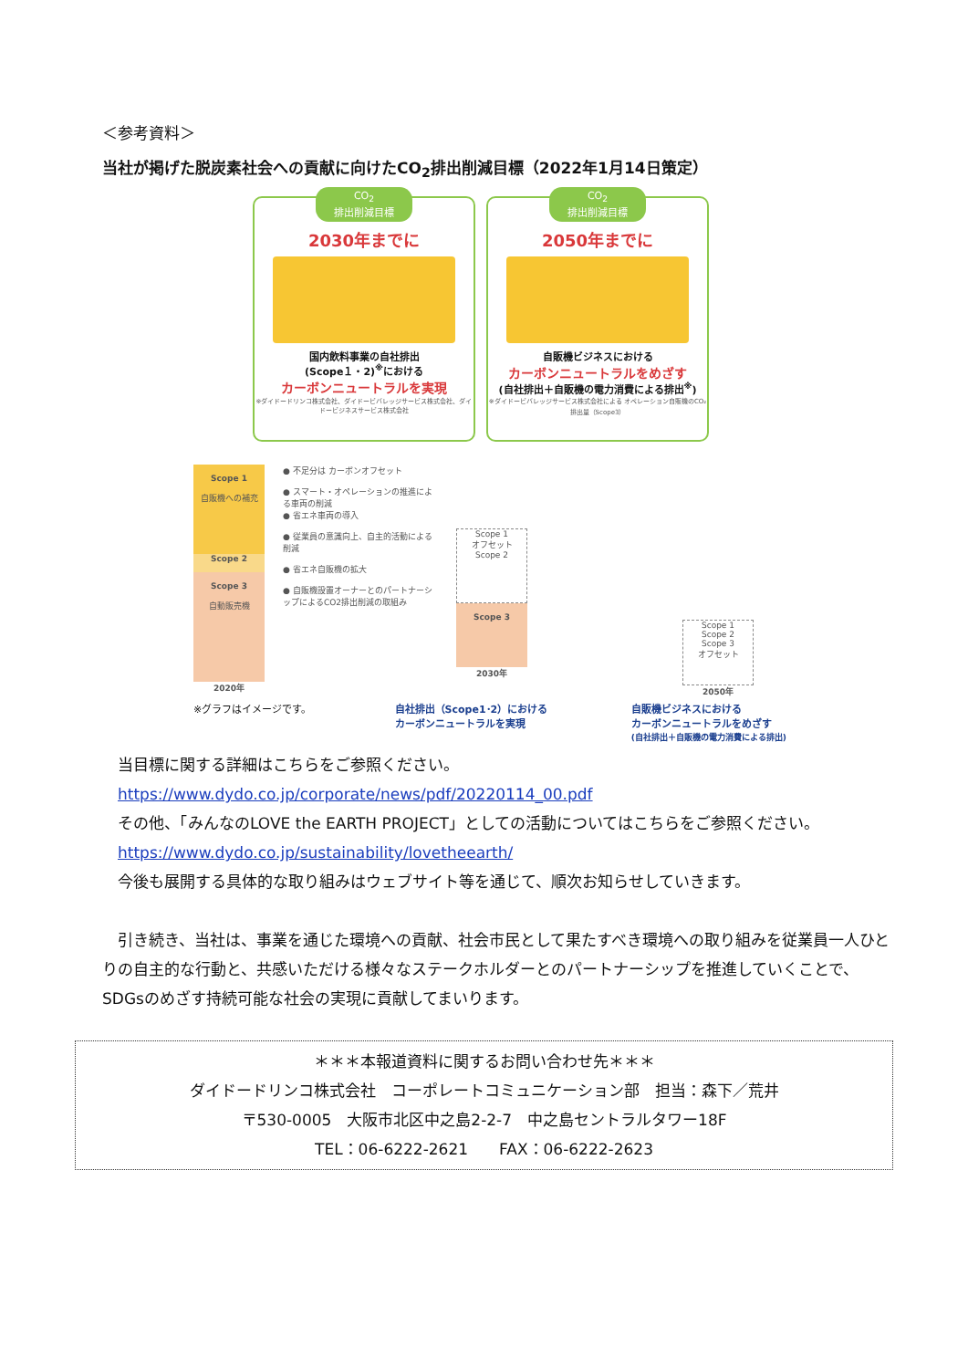＜参考資料＞
当社が掲げた脱炭素社会への貢献に向けたCO<sub>2</sub>排出削減目標（2022年1月14日策定）
CO<sub>2</sub>
排出削減目標
2030年までに
国内飲料事業の自社排出
(Scope１・2)<sup>※</sup>における
カーボンニュートラルを実現
※ダイドードリンコ株式会社、ダイドービバレッジサービス株式会社、ダイドービジネスサービス株式会社
CO<sub>2</sub>
排出削減目標
2050年までに
自販機ビジネスにおける
カーボンニュートラルをめざす
(自社排出＋自販機の電力消費による排出<sup>※</sup>)
※ダイドービバレッジサービス株式会社による オペレーション自販機のCO₂排出量（Scope3）
Scope 1
自販機への補充
Scope 2
Scope 3
自動販売機
2020年
● 不足分は カーボンオフセット
● スマート・オペレーションの推進による車両の削減
● 省エネ車両の導入
● 従業員の意識向上、自主的活動による削減
● 省エネ自販機の拡大
● 自販機設置オーナーとのパートナーシップによるCO2排出削減の取組み
Scope 1
オフセット
Scope 2
Scope 3
2030年
Scope 1
Scope 2
Scope 3
オフセット
2050年
※グラフはイメージです。 自社排出（Scope1･2）における
カーボンニュートラルを実現 自販機ビジネスにおける
カーボンニュートラルをめざす
(自社排出＋自販機の電力消費による排出)
　当目標に関する詳細はこちらをご参照ください。
　https://www.dydo.co.jp/corporate/news/pdf/20220114_00.pdf
　その他、「みんなのLOVE the EARTH PROJECT」としての活動についてはこちらをご参照ください。
　https://www.dydo.co.jp/sustainability/lovetheearth/
　今後も展開する具体的な取り組みはウェブサイト等を通じて、順次お知らせしていきます。
　引き続き、当社は、事業を通じた環境への貢献、社会市民として果たすべき環境への取り組みを従業員一人ひとりの自主的な行動と、共感いただける様々なステークホルダーとのパートナーシップを推進していくことで、SDGsのめざす持続可能な社会の実現に貢献してまいります。
＊＊＊本報道資料に関するお問い合わせ先＊＊＊
ダイドードリンコ株式会社　コーポレートコミュニケーション部　担当：森下／荒井
〒530-0005　大阪市北区中之島2-2-7　中之島セントラルタワー18F
TEL：06-6222-2621　　FAX：06-6222-2623